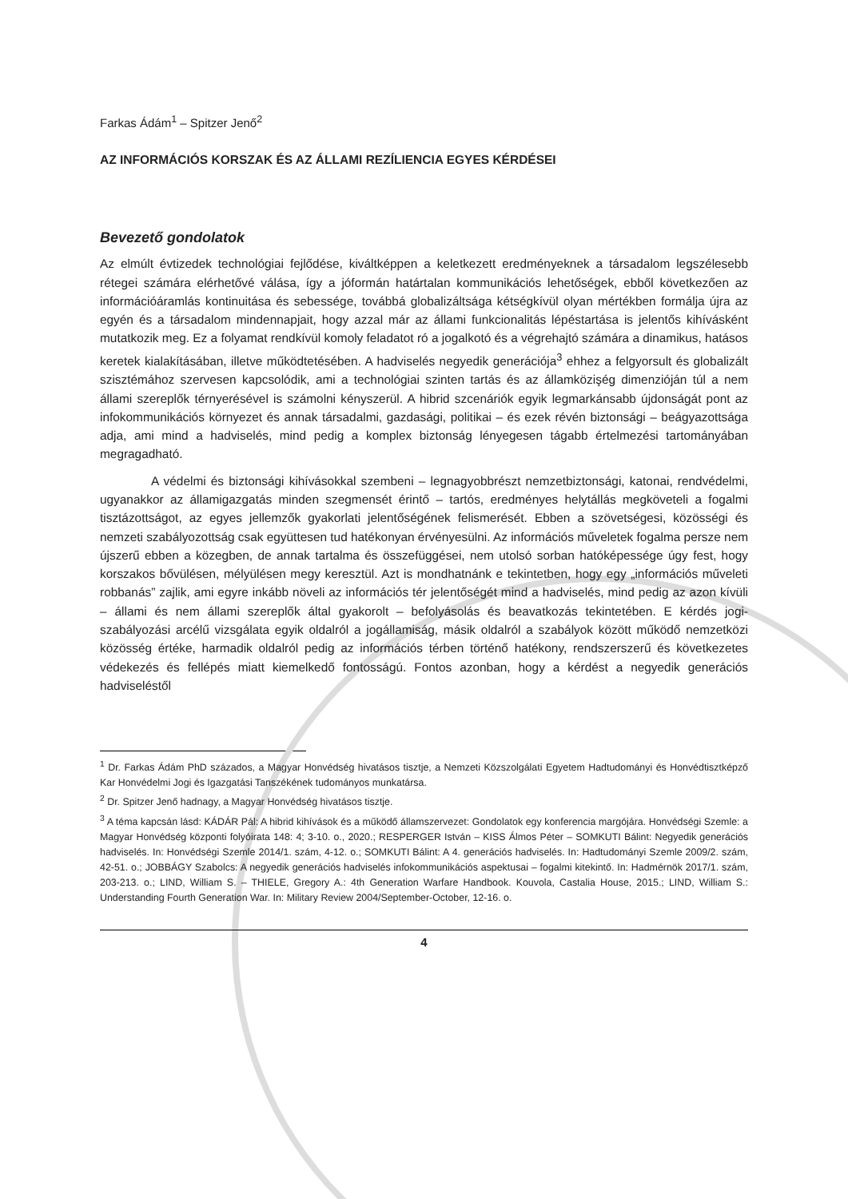Farkas Ádám<sup>1</sup> – Spitzer Jenő<sup>2</sup>
AZ INFORMÁCIÓS KORSZAK ÉS AZ ÁLLAMI REZÍLIENCIA EGYES KÉRDÉSEI
Bevezető gondolatok
Az elmúlt évtizedek technológiai fejlődése, kiváltképpen a keletkezett eredményeknek a társadalom legszélesebb rétegei számára elérhetővé válása, így a jóformán határtalan kommunikációs lehetőségek, ebből következően az információáramlás kontinuitása és sebessége, továbbá globalizáltsága kétségkívül olyan mértékben formálja újra az egyén és a társadalom mindennapjait, hogy azzal már az állami funkcionalitás lépéstartása is jelentős kihívásként mutatkozik meg. Ez a folyamat rendkívül komoly feladatot ró a jogalkotó és a végrehajtó számára a dinamikus, hatásos keretek kialakításában, illetve működtetésében. A hadviselés negyedik generációja<sup>3</sup> ehhez a felgyorsult és globalizált szisztémához szervesen kapcsolódik, ami a technológiai szinten tartás és az államközişég dimenzióján túl a nem állami szereplők térnyerésével is számolni kényszerül. A hibrid szcenáriók egyik legmarkánsabb újdonságát pont az infokommunikációs környezet és annak társadalmi, gazdasági, politikai – és ezek révén biztonsági – beágyazottsága adja, ami mind a hadviselés, mind pedig a komplex biztonság lényegesen tágabb értelmezési tartományában megragadható.
A védelmi és biztonsági kihívásokkal szembeni – legnagyobbrészt nemzetbiztonsági, katonai, rendvédelmi, ugyanakkor az államigazgatás minden szegmensét érintő – tartós, eredményes helytállás megköveteli a fogalmi tisztázottságot, az egyes jellemzők gyakorlati jelentőségének felismerését. Ebben a szövetségesi, közösségi és nemzeti szabályozottság csak együttesen tud hatékonyan érvényesülni. Az információs műveletek fogalma persze nem újszerű ebben a közegben, de annak tartalma és összefüggései, nem utolsó sorban hatóképessége úgy fest, hogy korszakos bővülésen, mélyülésen megy keresztül. Azt is mondhatnánk e tekintetben, hogy egy „információs műveleti robbanás” zajlik, ami egyre inkább növeli az információs tér jelentőségét mind a hadviselés, mind pedig az azon kívüli – állami és nem állami szereplők által gyakorolt – befolyásolás és beavatkozás tekintetében. E kérdés jogi-szabályozási arcélű vizsgálata egyik oldalról a jogállamiság, másik oldalról a szabályok között működő nemzetközi közösség értéke, harmadik oldalról pedig az információs térben történő hatékony, rendszerszerű és következetes védekezés és fellépés miatt kiemelkedő fontosságú. Fontos azonban, hogy a kérdést a negyedik generációs hadviseléstől
<sup>1</sup> Dr. Farkas Ádám PhD százados, a Magyar Honvédség hivatásos tisztje, a Nemzeti Közszolgálati Egyetem Hadtudományi és Honvédtisztképző Kar Honvédelmi Jogi és Igazgatási Tanszékének tudományos munkatársa.
<sup>2</sup> Dr. Spitzer Jenő hadnagy, a Magyar Honvédség hivatásos tisztje.
<sup>3</sup> A téma kapcsán lásd: KÁDÁR Pál: A hibrid kihívások és a működő államszervezet: Gondolatok egy konferencia margójára. Honvédségi Szemle: a Magyar Honvédség központi folyóirata 148: 4; 3-10. o., 2020.; RESPERGER István – KISS Álmos Péter – SOMKUTI Bálint: Negyedik generációs hadviselés. In: Honvédségi Szemle 2014/1. szám, 4-12. o.; SOMKUTI Bálint: A 4. generációs hadviselés. In: Hadtudományi Szemle 2009/2. szám, 42-51. o.; JOBBÁGY Szabolcs: A negyedik generációs hadviselés infokommunikációs aspektusai – fogalmi kitekintő. In: Hadmérnök 2017/1. szám, 203-213. o.; LIND, William S. – THIELE, Gregory A.: 4th Generation Warfare Handbook. Kouvola, Castalia House, 2015.; LIND, William S.: Understanding Fourth Generation War. In: Military Review 2004/September-October, 12-16. o.
4